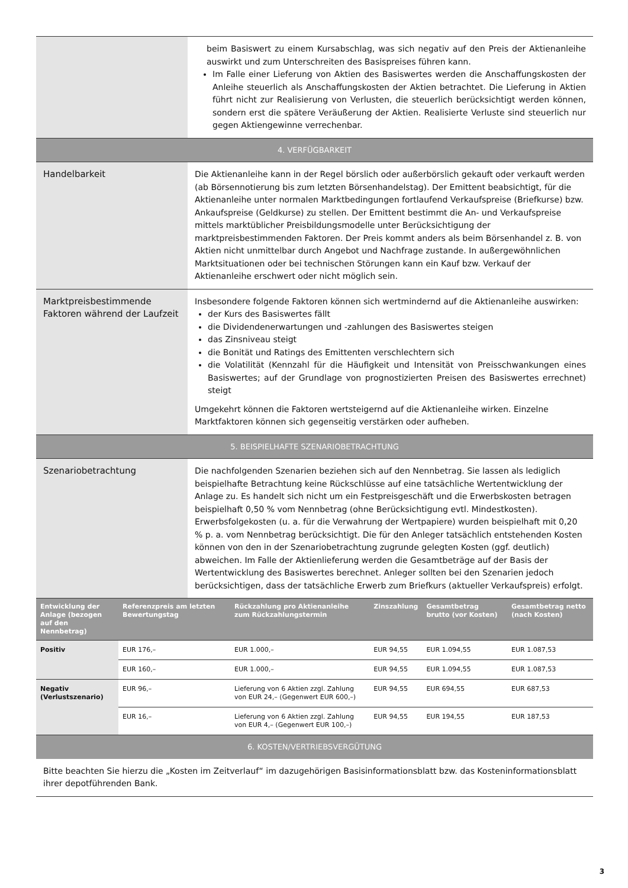| | beim Basiswert zu einem Kursabschlag, was sich negativ auf den Preis der Aktienanleihe auswirkt und zum Unterschreiten des Basispreises führen kann. Im Falle einer Lieferung von Aktien des Basiswertes werden die Anschaffungskosten der Anleihe steuerlich als Anschaffungskosten der Aktien betrachtet. Die Lieferung in Aktien führt nicht zur Realisierung von Verlusten, die steuerlich berücksichtigt werden können, sondern erst die spätere Veräußerung der Aktien. Realisierte Verluste sind steuerlich nur gegen Aktiengewinne verrechenbar. |
| 4. VERFÜGBARKEIT | |
| Handelbarkeit | Die Aktienanleihe kann in der Regel börslich oder außerbörslich gekauft oder verkauft werden (ab Börsennotierung bis zum letzten Börsenhandelstag). Der Emittent beabsichtigt, für die Aktienanleihe unter normalen Marktbedingungen fortlaufend Verkaufspreise (Briefkurse) bzw. Ankaufspreise (Geldkurse) zu stellen. Der Emittent bestimmt die An- und Verkaufspreise mittels marktüblicher Preisbildungsmodelle unter Berücksichtigung der marktpreisbestimmenden Faktoren. Der Preis kommt anders als beim Börsenhandel z. B. von Aktien nicht unmittelbar durch Angebot und Nachfrage zustande. In außergewöhnlichen Marktsituationen oder bei technischen Störungen kann ein Kauf bzw. Verkauf der Aktienanleihe erschwert oder nicht möglich sein. |
| Marktpreisbestimmende Faktoren während der Laufzeit | Insbesondere folgende Faktoren können sich wertmindernd auf die Aktienanleihe auswirken: der Kurs des Basiswertes fällt die Dividendenerwartungen und -zahlungen des Basiswertes steigen das Zinsniveau steigt die Bonität und Ratings des Emittenten verschlechtern sich die Volatilität (Kennzahl für die Häufigkeit und Intensität von Preisschwankungen eines Basiswertes; auf der Grundlage von prognostizierten Preisen des Basiswertes errechnet) steigt Umgekehrt können die Faktoren wertsteigernd auf die Aktienanleihe wirken. Einzelne Marktfaktoren können sich gegenseitig verstärken oder aufheben. |
| 5. BEISPIELHAFTE SZENARIOBETRACHTUNG | |
| Szenariobetrachtung | Die nachfolgenden Szenarien beziehen sich auf den Nennbetrag. Sie lassen als lediglich beispielhafte Betrachtung keine Rückschlüsse auf eine tatsächliche Wertentwicklung der Anlage zu. Es handelt sich nicht um ein Festpreisgeschäft und die Erwerbskosten betragen beispielhaft 0,50 % vom Nennbetrag (ohne Berücksichtigung evtl. Mindestkosten). Erwerbsfolgekosten (u. a. für die Verwahrung der Wertpapiere) wurden beispielhaft mit 0,20 % p. a. vom Nennbetrag berücksichtigt. Die für den Anleger tatsächlich entstehenden Kosten können von den in der Szenariobetrachtung zugrunde gelegten Kosten (ggf. deutlich) abweichen. Im Falle der Aktienlieferung werden die Gesamtbeträge auf der Basis der Wertentwicklung des Basiswertes berechnet. Anleger sollten bei den Szenarien jedoch berücksichtigen, dass der tatsächliche Erwerb zum Briefkurs (aktueller Verkaufspreis) erfolgt. |
| Entwicklung der Anlage (bezogen auf den Nennbetrag) | Referenzpreis am letzten Bewertungstag | Rückzahlung pro Aktienanleihe zum Rückzahlungstermin | Zinszahlung | Gesamtbetrag brutto (vor Kosten) | Gesamtbetrag netto (nach Kosten) |
| --- | --- | --- | --- | --- | --- |
| Positiv | EUR 176,– | EUR 1.000,– | EUR 94,55 | EUR 1.094,55 | EUR 1.087,53 |
| | EUR 160,– | EUR 1.000,– | EUR 94,55 | EUR 1.094,55 | EUR 1.087,53 |
| Negativ (Verlustszenario) | EUR 96,– | Lieferung von 6 Aktien zzgl. Zahlung von EUR 24,– (Gegenwert EUR 600,–) | EUR 94,55 | EUR 694,55 | EUR 687,53 |
| | EUR 16,– | Lieferung von 6 Aktien zzgl. Zahlung von EUR 4,– (Gegenwert EUR 100,–) | EUR 94,55 | EUR 194,55 | EUR 187,53 |
| 6. KOSTEN/VERTRIEBSVERGÜTUNG |
| Bitte beachten Sie hierzu die „Kosten im Zeitverlauf“ im dazugehörigen Basisinformationsblatt bzw. das Kosteninformationsblatt ihrer depotführenden Bank. |
3